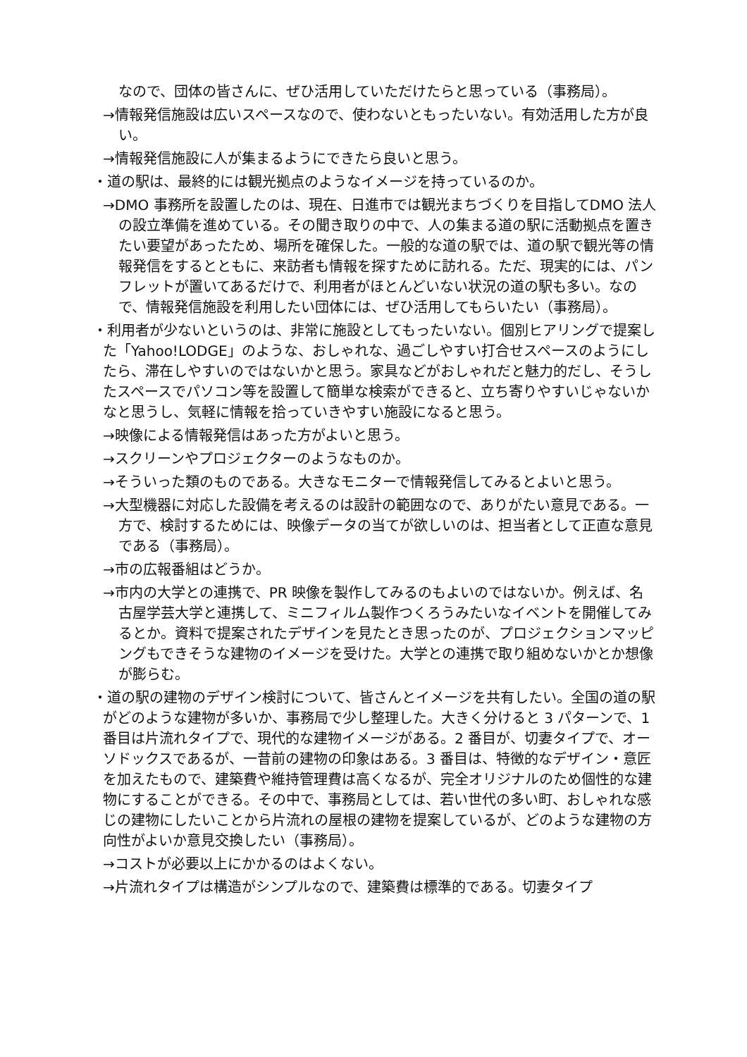なので、団体の皆さんに、ぜひ活用していただけたらと思っている（事務局）。
→情報発信施設は広いスペースなので、使わないともったいない。有効活用した方が良い。
→情報発信施設に人が集まるようにできたら良いと思う。
・道の駅は、最終的には観光拠点のようなイメージを持っているのか。
→DMO 事務所を設置したのは、現在、日進市では観光まちづくりを目指してDMO 法人の設立準備を進めている。その聞き取りの中で、人の集まる道の駅に活動拠点を置きたい要望があったため、場所を確保した。一般的な道の駅では、道の駅で観光等の情報発信をするとともに、来訪者も情報を探すために訪れる。ただ、現実的には、パンフレットが置いてあるだけで、利用者がほとんどいない状況の道の駅も多い。なので、情報発信施設を利用したい団体には、ぜひ活用してもらいたい（事務局）。
・利用者が少ないというのは、非常に施設としてもったいない。個別ヒアリングで提案した「Yahoo!LODGE」のような、おしゃれな、過ごしやすい打合せスペースのようにしたら、滞在しやすいのではないかと思う。家具などがおしゃれだと魅力的だし、そうしたスペースでパソコン等を設置して簡単な検索ができると、立ち寄りやすいじゃないかなと思うし、気軽に情報を拾っていきやすい施設になると思う。
→映像による情報発信はあった方がよいと思う。
→スクリーンやプロジェクターのようなものか。
→そういった類のものである。大きなモニターで情報発信してみるとよいと思う。
→大型機器に対応した設備を考えるのは設計の範囲なので、ありがたい意見である。一方で、検討するためには、映像データの当てが欲しいのは、担当者として正直な意見である（事務局）。
→市の広報番組はどうか。
→市内の大学との連携で、PR 映像を製作してみるのもよいのではないか。例えば、名古屋学芸大学と連携して、ミニフィルム製作つくろうみたいなイベントを開催してみるとか。資料で提案されたデザインを見たとき思ったのが、プロジェクションマッピングもできそうな建物のイメージを受けた。大学との連携で取り組めないかとか想像が膨らむ。
・道の駅の建物のデザイン検討について、皆さんとイメージを共有したい。全国の道の駅がどのような建物が多いか、事務局で少し整理した。大きく分けると 3 パターンで、1 番目は片流れタイプで、現代的な建物イメージがある。2 番目が、切妻タイプで、オーソドックスであるが、一昔前の建物の印象はある。3 番目は、特徴的なデザイン・意匠を加えたもので、建築費や維持管理費は高くなるが、完全オリジナルのため個性的な建物にすることができる。その中で、事務局としては、若い世代の多い町、おしゃれな感じの建物にしたいことから片流れの屋根の建物を提案しているが、どのような建物の方向性がよいか意見交換したい（事務局）。
→コストが必要以上にかかるのはよくない。
→片流れタイプは構造がシンプルなので、建築費は標準的である。切妻タイプ